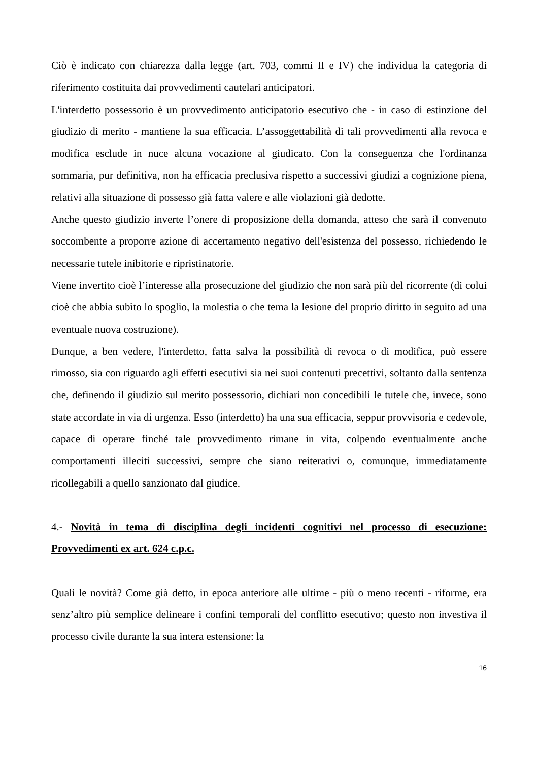Ciò è indicato con chiarezza dalla legge (art. 703, commi II e IV) che individua la categoria di riferimento costituita dai provvedimenti cautelari anticipatori.
L'interdetto possessorio è un provvedimento anticipatorio esecutivo che - in caso di estinzione del giudizio di merito - mantiene la sua efficacia. L’assoggettabilità di tali provvedimenti alla revoca e modifica esclude in nuce alcuna vocazione al giudicato. Con la conseguenza che l'ordinanza sommaria, pur definitiva, non ha efficacia preclusiva rispetto a successivi giudizi a cognizione piena, relativi alla situazione di possesso già fatta valere e alle violazioni già dedotte.
Anche questo giudizio inverte l’onere di proposizione della domanda, atteso che sarà il convenuto soccombente a proporre azione di accertamento negativo dell'esistenza del possesso, richiedendo le necessarie tutele inibitorie e ripristinatorie.
Viene invertito cioè l’interesse alla prosecuzione del giudizio che non sarà più del ricorrente (di colui cioè che abbia subìto lo spoglio, la molestia o che tema la lesione del proprio diritto in seguito ad una eventuale nuova costruzione).
Dunque, a ben vedere, l'interdetto, fatta salva la possibilità di revoca o di modifica, può essere rimosso, sia con riguardo agli effetti esecutivi sia nei suoi contenuti precettivi, soltanto dalla sentenza che, definendo il giudizio sul merito possessorio, dichiari non concedibili le tutele che, invece, sono state accordate in via di urgenza. Esso (interdetto) ha una sua efficacia, seppur provvisoria e cedevole, capace di operare finché tale provvedimento rimane in vita, colpendo eventualmente anche comportamenti illeciti successivi, sempre che siano reiterativi o, comunque, immediatamente ricollegabili a quello sanzionato dal giudice.
4.- Novità in tema di disciplina degli incidenti cognitivi nel processo di esecuzione: Provvedimenti ex art. 624 c.p.c.
Quali le novità? Come già detto, in epoca anteriore alle ultime - più o meno recenti - riforme, era senz’altro più semplice delineare i confini temporali del conflitto esecutivo; questo non investiva il processo civile durante la sua intera estensione: la
16